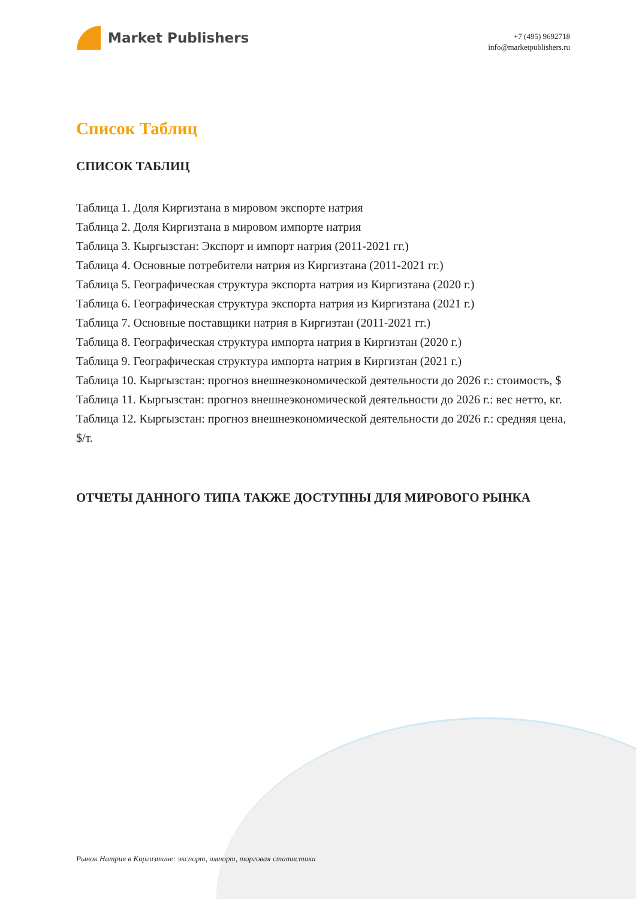Market Publishers
+7 (495) 9692718
info@marketpublishers.ru
Список Таблиц
СПИСОК ТАБЛИЦ
Таблица 1. Доля Киргизтана в мировом экспорте натрия
Таблица 2. Доля Киргизтана в мировом импорте натрия
Таблица 3. Кыргызстан: Экспорт и импорт натрия (2011-2021 гг.)
Таблица 4. Основные потребители натрия из Киргизтана (2011-2021 гг.)
Таблица 5. Географическая структура экспорта натрия из Киргизтана (2020 г.)
Таблица 6. Географическая структура экспорта натрия из Киргизтана (2021 г.)
Таблица 7. Основные поставщики натрия в Киргизтан (2011-2021 гг.)
Таблица 8. Географическая структура импорта натрия в Киргизтан (2020 г.)
Таблица 9. Географическая структура импорта натрия в Киргизтан (2021 г.)
Таблица 10. Кыргызстан: прогноз внешнеэкономической деятельности до 2026 г.: стоимость, $
Таблица 11. Кыргызстан: прогноз внешнеэкономической деятельности до 2026 г.: вес нетто, кг.
Таблица 12. Кыргызстан: прогноз внешнеэкономической деятельности до 2026 г.: средняя цена, $/т.
ОТЧЕТЫ ДАННОГО ТИПА ТАКЖЕ ДОСТУПНЫ ДЛЯ МИРОВОГО РЫНКА
Рынок Натрия в Киргизтане: экспорт, импорт, торговая статистика